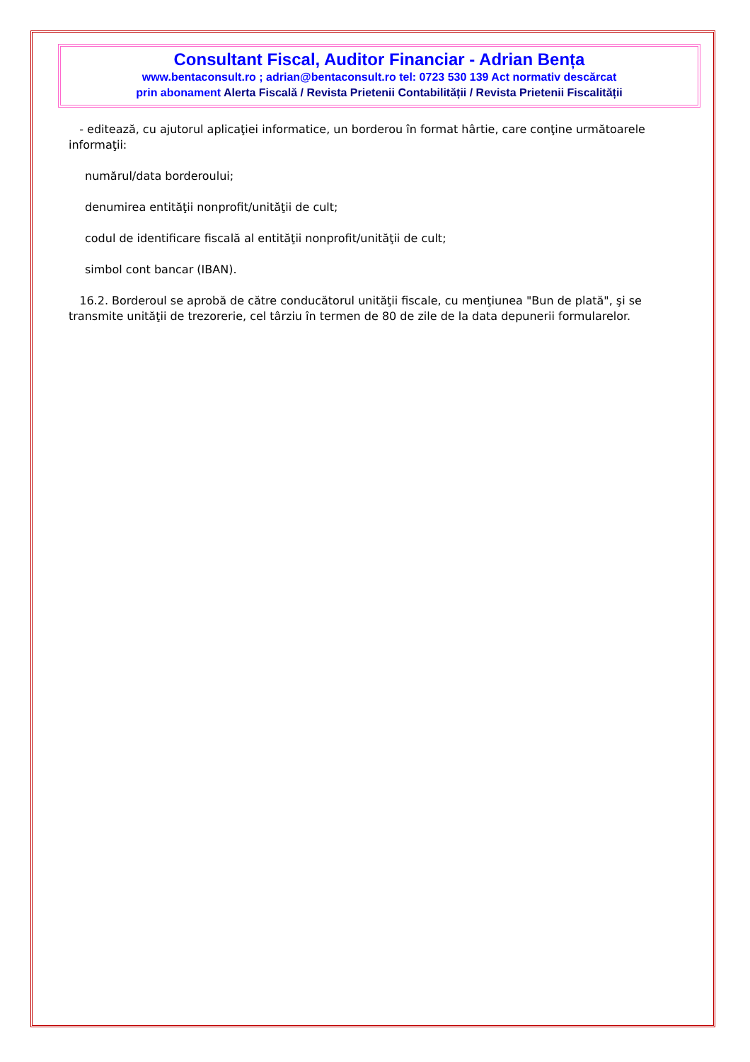Consultant Fiscal, Auditor Financiar - Adrian Bența
www.bentaconsult.ro ; adrian@bentaconsult.ro tel: 0723 530 139 Act normativ descărcat
prin abonament Alerta Fiscală / Revista Prietenii Contabilității / Revista Prietenii Fiscalității
- editează, cu ajutorul aplicaţiei informatice, un borderou în format hârtie, care conţine următoarele informaţii:
numărul/data borderoului;
denumirea entităţii nonprofit/unităţii de cult;
codul de identificare fiscală al entităţii nonprofit/unităţii de cult;
simbol cont bancar (IBAN).
16.2. Borderoul se aprobă de către conducătorul unităţii fiscale, cu menţiunea "Bun de plată", şi se transmite unităţii de trezorerie, cel târziu în termen de 80 de zile de la data depunerii formularelor.